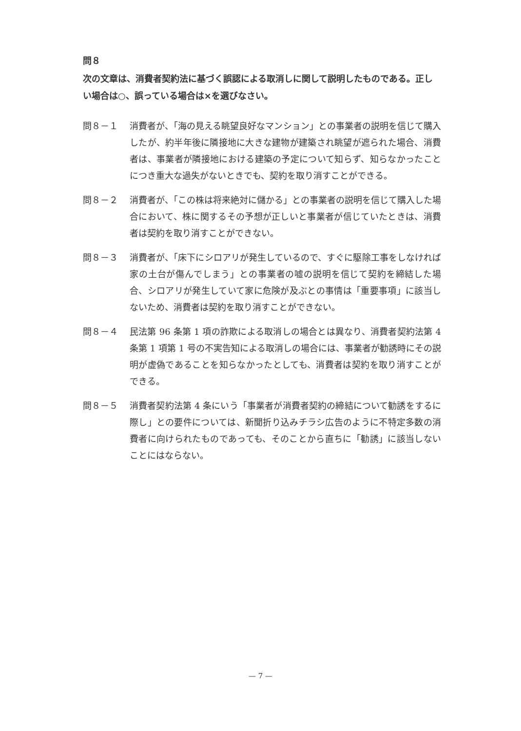問８
次の文章は、消費者契約法に基づく誤認による取消しに関して説明したものである。正しい場合は○、誤っている場合は×を選びなさい。
問８－１ 消費者が、「海の見える眺望良好なマンション」との事業者の説明を信じて購入したが、約半年後に隣接地に大きな建物が建築され眺望が遮られた場合、消費者は、事業者が隣接地における建築の予定について知らず、知らなかったことにつき重大な過失がないときでも、契約を取り消すことができる。
問８－２ 消費者が、「この株は将来絶対に儲かる」との事業者の説明を信じて購入した場合において、株に関するその予想が正しいと事業者が信じていたときは、消費者は契約を取り消すことができない。
問８－３ 消費者が、「床下にシロアリが発生しているので、すぐに駆除工事をしなければ家の土台が傷んでしまう」との事業者の嘘の説明を信じて契約を締結した場合、シロアリが発生していて家に危険が及ぶとの事情は「重要事項」に該当しないため、消費者は契約を取り消すことができない。
問８－４ 民法第 96 条第 1 項の詐欺による取消しの場合とは異なり、消費者契約法第 4 条第 1 項第 1 号の不実告知による取消しの場合には、事業者が勧誘時にその説明が虚偽であることを知らなかったとしても、消費者は契約を取り消すことができる。
問８－５ 消費者契約法第 4 条にいう「事業者が消費者契約の締結について勧誘をするに際し」との要件については、新聞折り込みチラシ広告のように不特定多数の消費者に向けられたものであっても、そのことから直ちに「勧誘」に該当しないことにはならない。
— 7 —